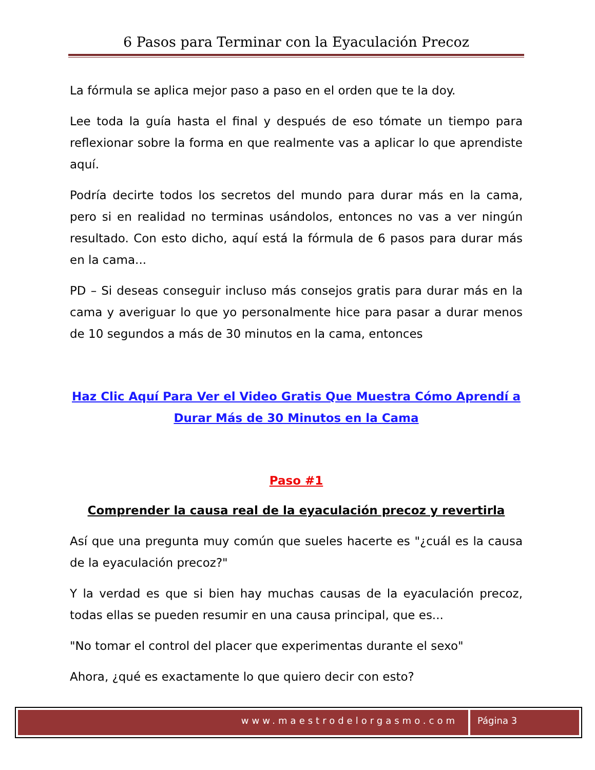6 Pasos para Terminar con la Eyaculación Precoz
La fórmula se aplica mejor paso a paso en el orden que te la doy.
Lee toda la guía hasta el final y después de eso tómate un tiempo para reflexionar sobre la forma en que realmente vas a aplicar lo que aprendiste aquí.
Podría decirte todos los secretos del mundo para durar más en la cama, pero si en realidad no terminas usándolos, entonces no vas a ver ningún resultado. Con esto dicho, aquí está la fórmula de 6 pasos para durar más en la cama...
PD – Si deseas conseguir incluso más consejos gratis para durar más en la cama y averiguar lo que yo personalmente hice para pasar a durar menos de 10 segundos a más de 30 minutos en la cama, entonces
Haz Clic Aquí Para Ver el Video Gratis Que Muestra Cómo Aprendí a Durar Más de 30 Minutos en la Cama
Paso #1
Comprender la causa real de la eyaculación precoz y revertirla
Así que una pregunta muy común que sueles hacerte es "¿cuál es la causa de la eyaculación precoz?"
Y la verdad es que si bien hay muchas causas de la eyaculación precoz, todas ellas se pueden resumir en una causa principal, que es...
"No tomar el control del placer que experimentas durante el sexo"
Ahora, ¿qué es exactamente lo que quiero decir con esto?
www.maestrodelorgasmo.com Página 3